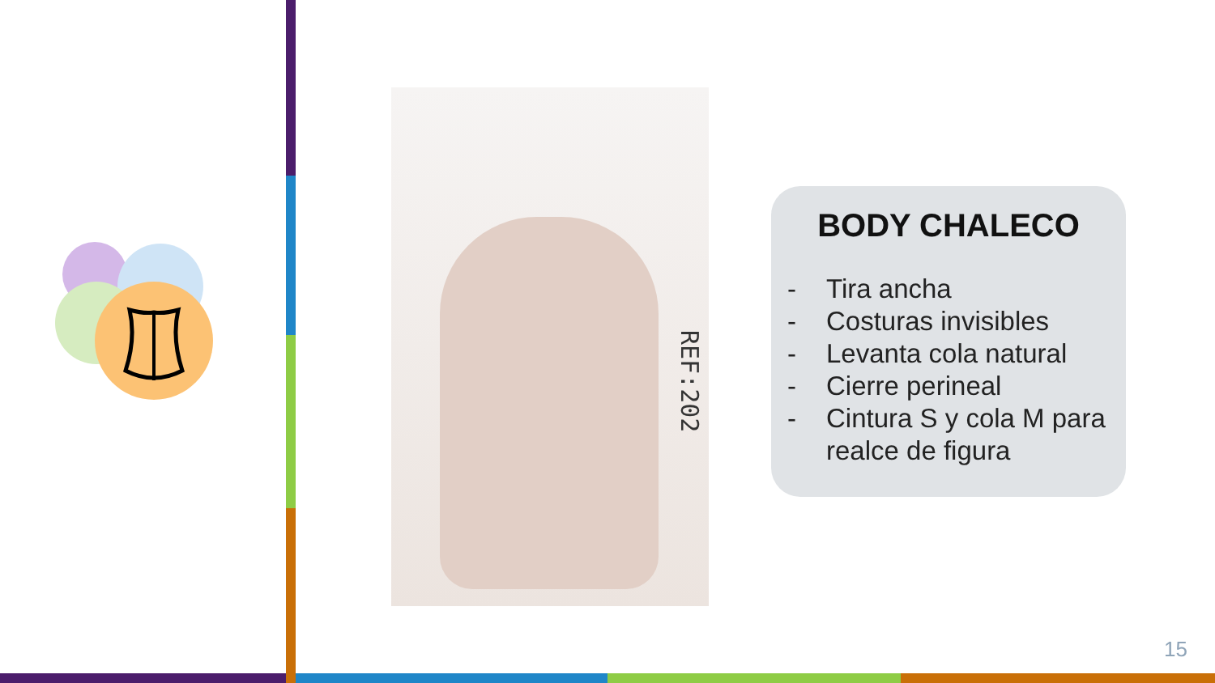REF:202
BODY CHALECO
- Tira ancha
- Costuras invisibles
- Levanta cola natural
- Cierre perineal
- Cintura S y cola M para realce de figura
15